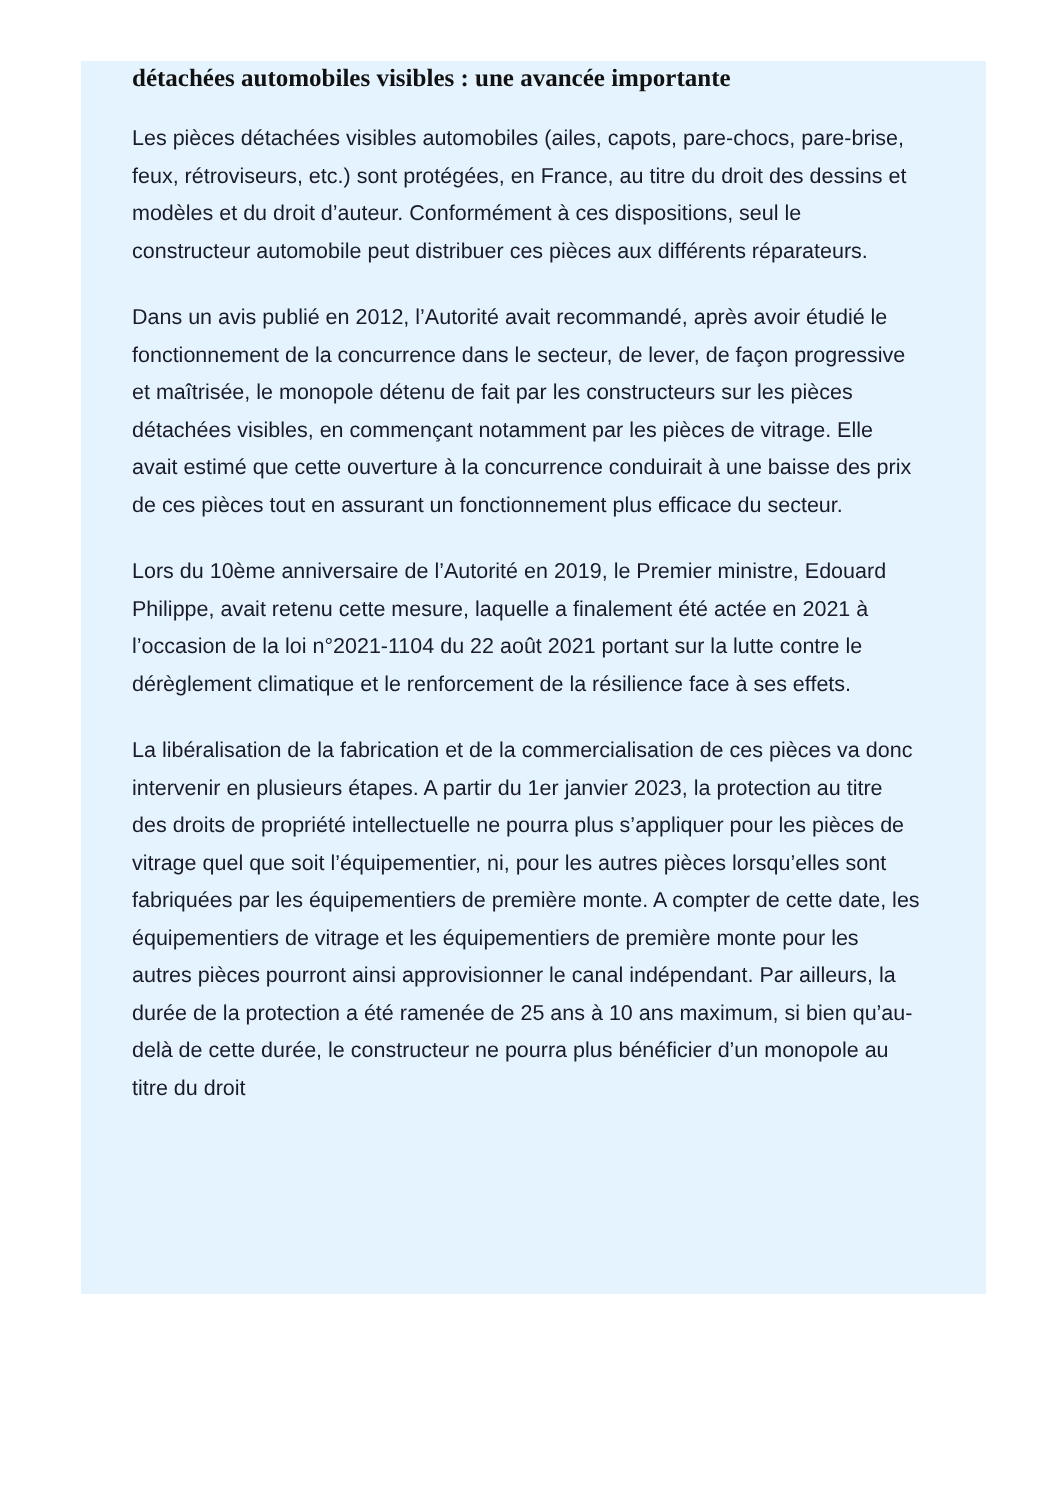détachées automobiles visibles : une avancée importante
Les pièces détachées visibles automobiles (ailes, capots, pare-chocs, pare-brise, feux, rétroviseurs, etc.) sont protégées, en France, au titre du droit des dessins et modèles et du droit d’auteur. Conformément à ces dispositions, seul le constructeur automobile peut distribuer ces pièces aux différents réparateurs.
Dans un avis publié en 2012, l’Autorité avait recommandé, après avoir étudié le fonctionnement de la concurrence dans le secteur, de lever, de façon progressive et maîtrisée, le monopole détenu de fait par les constructeurs sur les pièces détachées visibles, en commençant notamment par les pièces de vitrage. Elle avait estimé que cette ouverture à la concurrence conduirait à une baisse des prix de ces pièces tout en assurant un fonctionnement plus efficace du secteur.
Lors du 10ème anniversaire de l’Autorité en 2019, le Premier ministre, Edouard Philippe, avait retenu cette mesure, laquelle a finalement été actée en 2021 à l’occasion de la loi n°2021-1104 du 22 août 2021 portant sur la lutte contre le dérèglement climatique et le renforcement de la résilience face à ses effets.
La libéralisation de la fabrication et de la commercialisation de ces pièces va donc intervenir en plusieurs étapes. A partir du 1er janvier 2023, la protection au titre des droits de propriété intellectuelle ne pourra plus s’appliquer pour les pièces de vitrage quel que soit l’équipementier, ni, pour les autres pièces lorsqu’elles sont fabriquées par les équipementiers de première monte. A compter de cette date, les équipementiers de vitrage et les équipementiers de première monte pour les autres pièces pourront ainsi approvisionner le canal indépendant. Par ailleurs, la durée de la protection a été ramenée de 25 ans à 10 ans maximum, si bien qu’au-delà de cette durée, le constructeur ne pourra plus bénéficier d’un monopole au titre du droit